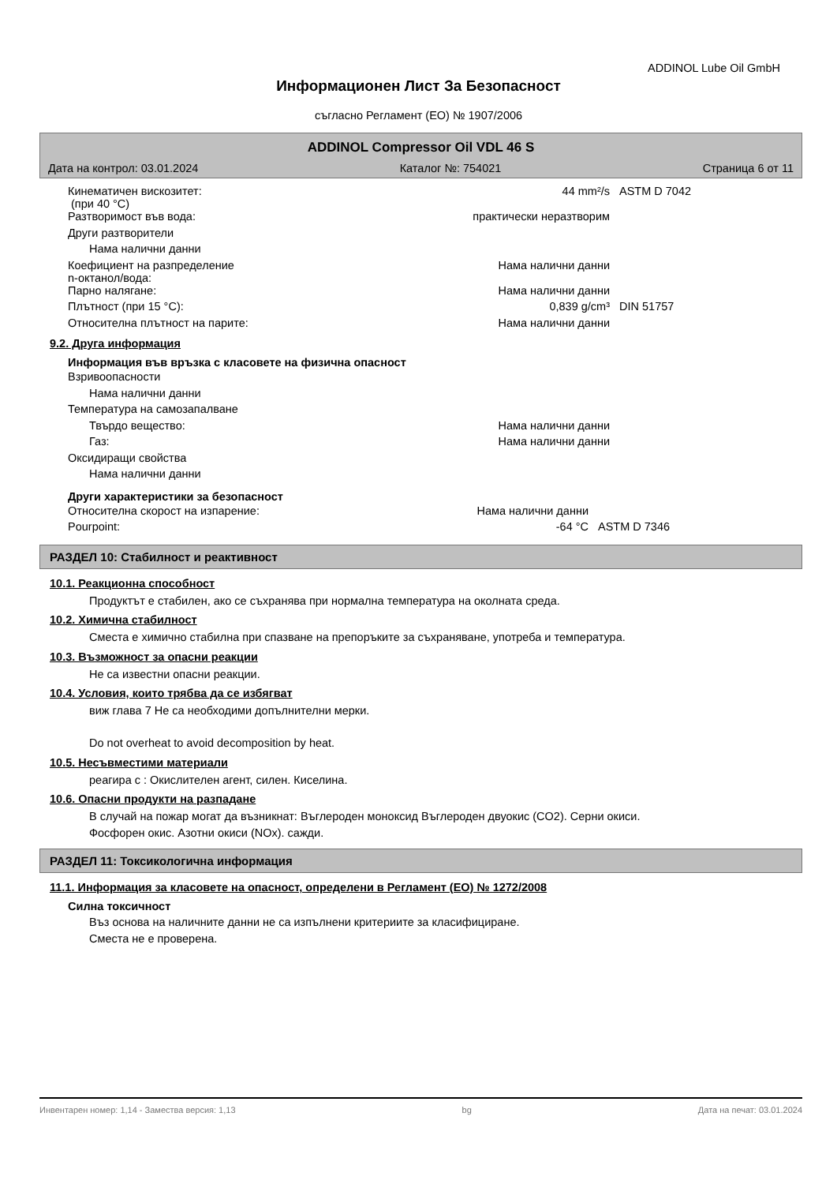ADDINOL Lube Oil GmbH
Информационен Лист За Безопасност
съгласно Регламент (ЕО) № 1907/2006
ADDINOL Compressor Oil VDL 46 S
Дата на контрол: 03.01.2024 Каталог №: 754021 Страница 6 от 11
| Кинематичен вискозитет: (при 40 °C) | 44 mm²/s | ASTM D 7042 |
| Разтворимост във вода: | практически неразтворим | |
| Други разтворители | | |
| Нама налични данни | | |
| Коефициент на разпределение n-октанол/вода: | Нама налични данни | |
| Парно налягане: | Нама налични данни | |
| Плътност (при 15 °C): | 0,839 g/cm³ | DIN 51757 |
| Относителна плътност на парите: | Нама налични данни | |
9.2. Друга информация
Информация във връзка с класовете на физична опасност
| Взривоопасности | |
| Нама налични данни | |
| Температура на самозапалване | |
| Твърдо вещество: | Нама налични данни |
| Газ: | Нама налични данни |
| Оксидиращи свойства | |
| Нама налични данни | |
Други характеристики за безопасност
| Относителна скорост на изпарение: | Нама налични данни | |
| Pourpoint: | -64 °C | ASTM D 7346 |
РАЗДЕЛ 10: Стабилност и реактивност
10.1. Реакционна способност
Продуктът е стабилен, ако се съхранява при нормална температура на околната среда.
10.2. Химична стабилност
Сместа е химично стабилна при спазване на препоръките за съхраняване, употреба и температура.
10.3. Възможност за опасни реакции
Не са известни опасни реакции.
10.4. Условия, които трябва да се избягват
виж глава 7 Не са необходими допълнителни мерки.
Do not overheat to avoid decomposition by heat.
10.5. Несъвместими материали
реагира с : Окислителен агент, силен. Киселина.
10.6. Опасни продукти на разпадане
В случай на пожар могат да възникнат: Въглероден моноксид Въглероден двуокис (CO2). Серни окиси.
Фосфорен окис. Азотни окиси (NOx). сажди.
РАЗДЕЛ 11: Токсикологична информация
11.1. Информация за класовете на опасност, определени в Регламент (ЕО) № 1272/2008
Силна токсичност
Въз основа на наличните данни не са изпълнени критериите за класифициране.
Сместа не е проверена.
Инвентарен номер: 1,14 - Замества версия: 1,13 bg Дата на печат: 03.01.2024